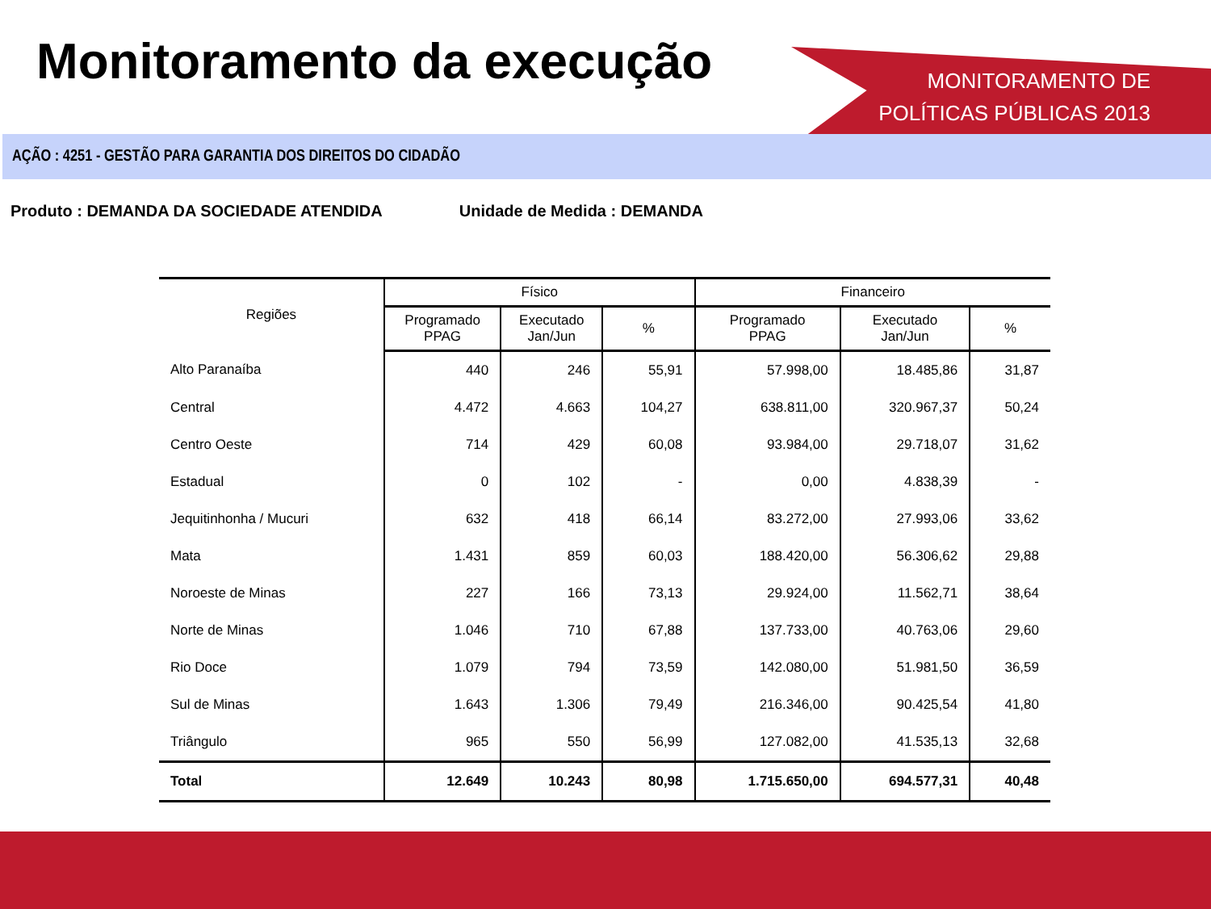Monitoramento da execução
MONITORAMENTO DE
POLÍTICAS PÚBLICAS 2013
AÇÃO : 4251 - GESTÃO PARA GARANTIA DOS DIREITOS DO CIDADÃO
Produto : DEMANDA DA SOCIEDADE ATENDIDA Unidade de Medida : DEMANDA
| Regiões | Físico | | | Financeiro | | |
| --- | --- | --- | --- | --- | --- | --- |
| | Programado PPAG | Executado Jan/Jun | % | Programado PPAG | Executado Jan/Jun | % |
| Alto Paranaíba | 440 | 246 | 55,91 | 57.998,00 | 18.485,86 | 31,87 |
| Central | 4.472 | 4.663 | 104,27 | 638.811,00 | 320.967,37 | 50,24 |
| Centro Oeste | 714 | 429 | 60,08 | 93.984,00 | 29.718,07 | 31,62 |
| Estadual | 0 | 102 | - | 0,00 | 4.838,39 | - |
| Jequitinhonha / Mucuri | 632 | 418 | 66,14 | 83.272,00 | 27.993,06 | 33,62 |
| Mata | 1.431 | 859 | 60,03 | 188.420,00 | 56.306,62 | 29,88 |
| Noroeste de Minas | 227 | 166 | 73,13 | 29.924,00 | 11.562,71 | 38,64 |
| Norte de Minas | 1.046 | 710 | 67,88 | 137.733,00 | 40.763,06 | 29,60 |
| Rio Doce | 1.079 | 794 | 73,59 | 142.080,00 | 51.981,50 | 36,59 |
| Sul de Minas | 1.643 | 1.306 | 79,49 | 216.346,00 | 90.425,54 | 41,80 |
| Triângulo | 965 | 550 | 56,99 | 127.082,00 | 41.535,13 | 32,68 |
| Total | 12.649 | 10.243 | 80,98 | 1.715.650,00 | 694.577,31 | 40,48 |